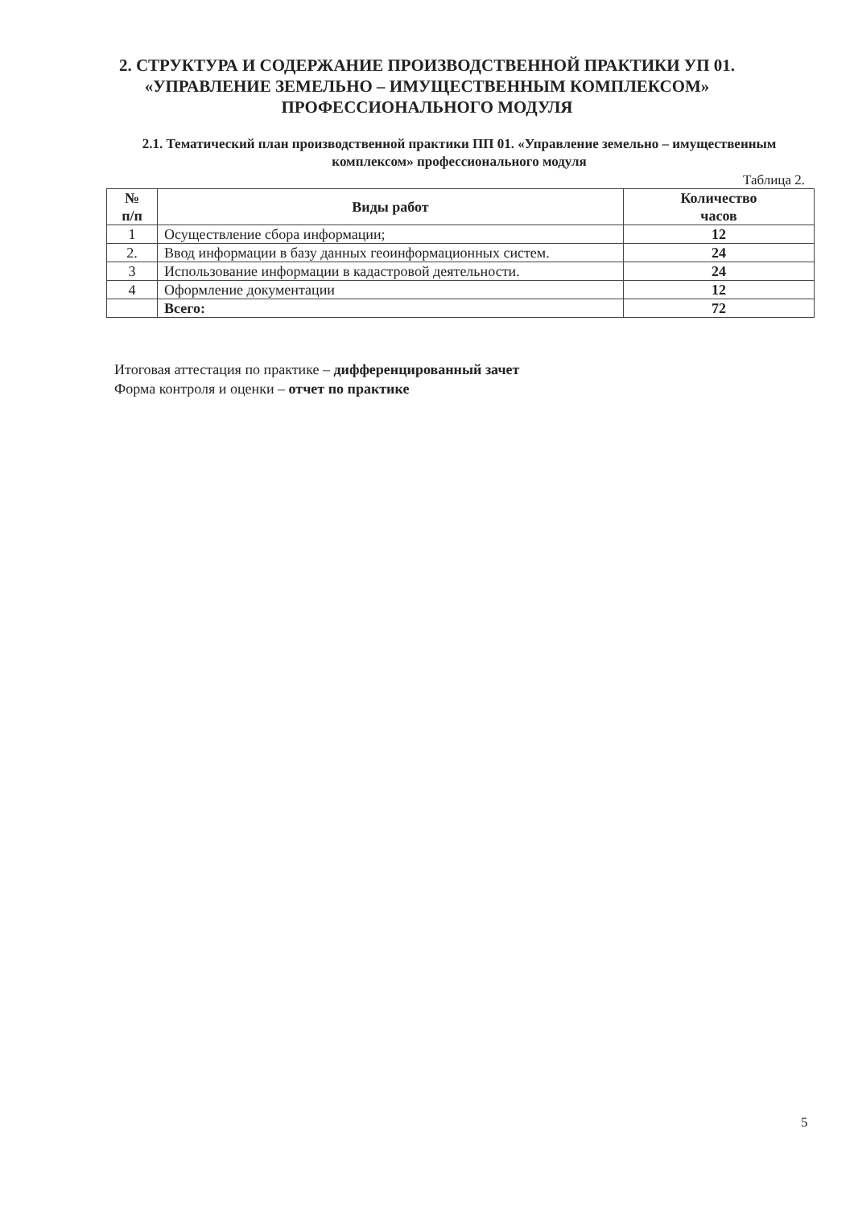2. СТРУКТУРА И СОДЕРЖАНИЕ ПРОИЗВОДСТВЕННОЙ ПРАКТИКИ УП 01.
«УПРАВЛЕНИЕ ЗЕМЕЛЬНО – ИМУЩЕСТВЕННЫМ КОМПЛЕКСОМ»
ПРОФЕССИОНАЛЬНОГО МОДУЛЯ
2.1. Тематический план производственной практики ПП 01. «Управление земельно – имущественным комплексом» профессионального модуля
Таблица 2.
| № п/п | Виды работ | Количество часов |
| --- | --- | --- |
| 1 | Осуществление сбора информации; | 12 |
| 2. | Ввод информации в базу данных геоинформационных систем. | 24 |
| 3 | Использование информации в кадастровой деятельности. | 24 |
| 4 | Оформление документации | 12 |
| | Всего: | 72 |
Итоговая аттестация по практике – дифференцированный зачет
Форма контроля и оценки – отчет по практике
5